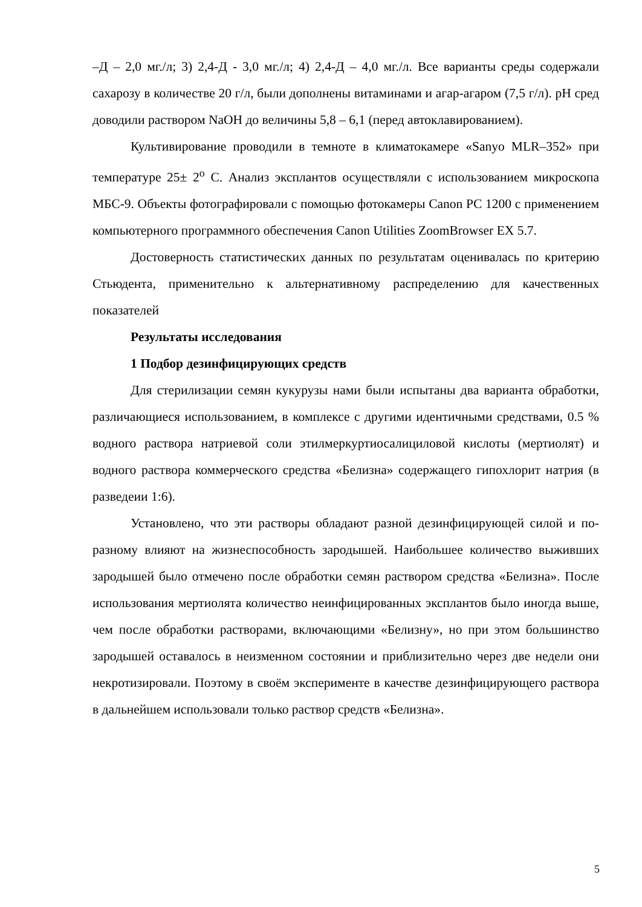–Д – 2,0 мг./л; 3) 2,4-Д - 3,0 мг./л; 4) 2,4-Д – 4,0 мг./л. Все варианты среды содержали сахарозу в количестве 20 г/л, были дополнены витаминами и агар-агаром (7,5 г/л). pH сред доводили раствором NaOH до величины 5,8 – 6,1 (перед автоклавированием).
Культивирование проводили в темноте в климатокамере «Sanyo MLR–352» при температуре 25± 2<sup>o</sup> С. Анализ эксплантов осуществляли с использованием микроскопа МБС-9. Объекты фотографировали с помощью фотокамеры Canon PC 1200 с применением компьютерного программного обеспечения Canon Utilities ZoomBrowser EX 5.7.
Достоверность статистических данных по результатам оценивалась по критерию Стьюдента, применительно к альтернативному распределению для качественных показателей
Результаты исследования
1 Подбор дезинфицирующих средств
Для стерилизации семян кукурузы нами были испытаны два варианта обработки, различающиеся использованием, в комплексе с другими идентичными средствами, 0.5 % водного раствора натриевой соли этилмеркуртиосалициловой кислоты (мертиолят) и водного раствора коммерческого средства «Белизна» содержащего гипохлорит натрия (в разведеии 1:6).
Установлено, что эти растворы обладают разной дезинфицирующей силой и по-разному влияют на жизнеспособность зародышей. Наибольшее количество выживших зародышей было отмечено после обработки семян раствором средства «Белизна». После использования мертиолята количество неинфицированных эксплантов было иногда выше, чем после обработки растворами, включающими «Белизну», но при этом большинство зародышей оставалось в неизменном состоянии и приблизительно через две недели они некротизировали. Поэтому в своём эксперименте в качестве дезинфицирующего раствора в дальнейшем использовали только раствор средств «Белизна».
5